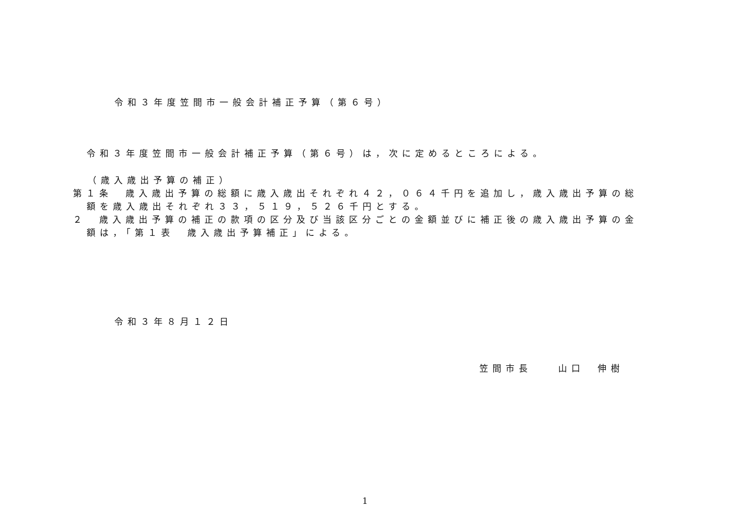令和３年度笠間市一般会計補正予算（第６号）
令和３年度笠間市一般会計補正予算（第６号）は，次に定めるところによる。
（歳入歳出予算の補正）
第１条　歳入歳出予算の総額に歳入歳出それぞれ４２，０６４千円を追加し，歳入歳出予算の総
額を歳入歳出それぞれ３３，５１９，５２６千円とする。
２　歳入歳出予算の補正の款項の区分及び当該区分ごとの金額並びに補正後の歳入歳出予算の金
額は，「第１表　歳入歳出予算補正」による。
令和３年８月１２日
笠間市長　　山口　伸樹
1